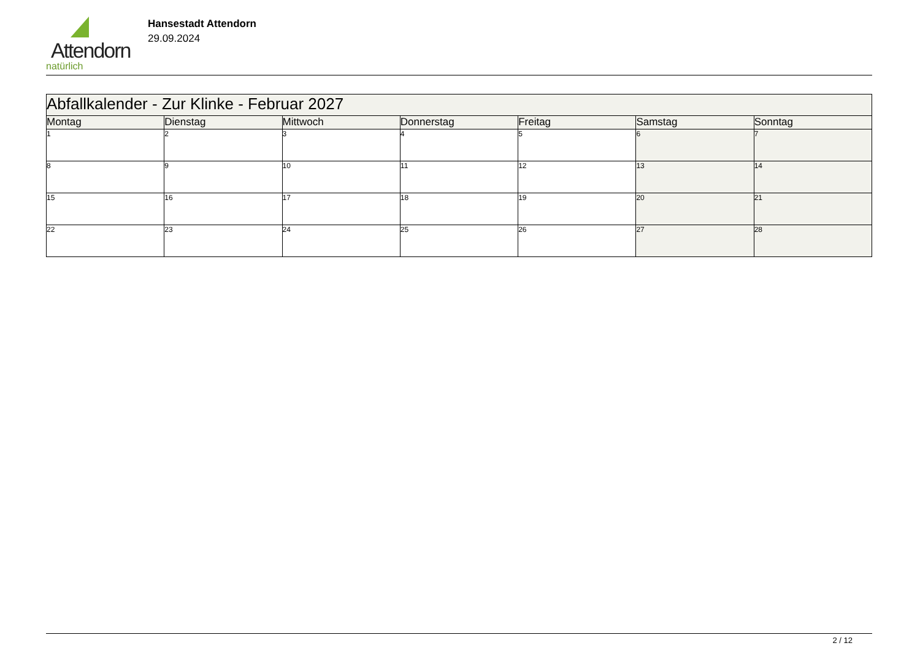Attendorn
natürlich
Hansestadt Attendorn
29.09.2024
| Abfallkalender - Zur Klinke - Februar 2027 | | | | | | |
| --- | --- | --- | --- | --- | --- | --- |
| Montag | Dienstag | Mittwoch | Donnerstag | Freitag | Samstag | Sonntag |
| 1 | 2 | 3 | 4 | 5 | 6 | 7 |
| 8 | 9 | 10 | 11 | 12 | 13 | 14 |
| 15 | 16 | 17 | 18 | 19 | 20 | 21 |
| 22 | 23 | 24 | 25 | 26 | 27 | 28 |
2 / 12